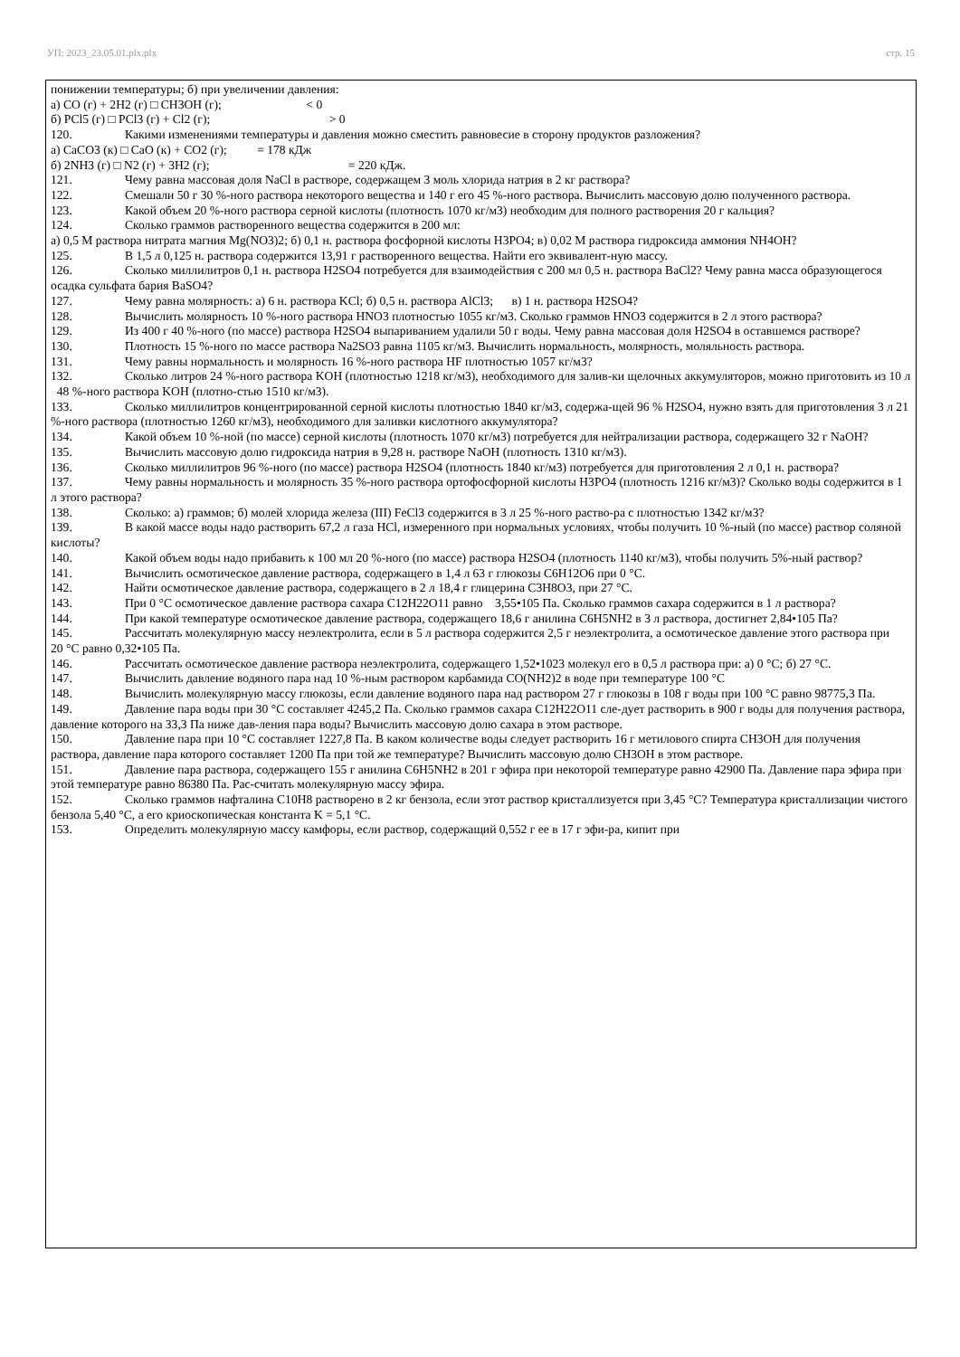УП: 2023_23.05.01.plx.plx стр. 15
понижении температуры; б) при увеличении давления:
а) CO (г) + 2H2 (г) □ CH3OH (г); < 0
б) PCl5 (г) □ PCl3 (г) + Cl2 (г); > 0
120. Какими изменениями температуры и давления можно сместить равновесие в сторону продуктов разложения?
а) CaCO3 (к) □ CaO (к) + CO2 (г); = 178 кДж
б) 2NH3 (г) □ N2 (г) + 3H2 (г); = 220 кДж.
121. Чему равна массовая доля NaCl в растворе, содержащем 3 моль хлорида натрия в 2 кг раствора?
122. Смешали 50 г 30 %-ного раствора некоторого вещества и 140 г его 45 %-ного раствора. Вычислить массовую долю полученного раствора.
123. Какой объем 20 %-ного раствора серной кислоты (плотность 1070 кг/м3) необходим для полного растворения 20 г кальция?
124. Сколько граммов растворенного вещества содержится в 200 мл:
а) 0,5 М раствора нитрата магния Mg(NO3)2; б) 0,1 н. раствора фосфорной кислоты H3PO4; в) 0,02 М раствора гидроксида аммония NH4OH?
125. В 1,5 л 0,125 н. раствора содержится 13,91 г растворенного вещества. Найти его эквивалент-ную массу.
126. Сколько миллилитров 0,1 н. раствора H2SO4 потребуется для взаимодействия с 200 мл 0,5 н. раствора BaCl2? Чему равна масса образующегося осадка сульфата бария BaSO4?
127. Чему равна молярность: а) 6 н. раствора KCl; б) 0,5 н. раствора AlCl3; в) 1 н. раствора H2SO4?
128. Вычислить молярность 10 %-ного раствора HNO3 плотностью 1055 кг/м3. Сколько граммов HNO3 содержится в 2 л этого раствора?
129. Из 400 г 40 %-ного (по массе) раствора H2SO4 выпариванием удалили 50 г воды. Чему равна массовая доля H2SO4 в оставшемся растворе?
130. Плотность 15 %-ного по массе раствора Na2SO3 равна 1105 кг/м3. Вычислить нормальность, молярность, моляльность раствора.
131. Чему равны нормальность и молярность 16 %-ного раствора HF плотностью 1057 кг/м3?
132. Сколько литров 24 %-ного раствора KOH (плотностью 1218 кг/м3), необходимого для залив-ки щелочных аккумуляторов, можно приготовить из 10 л 48 %-ного раствора KOH (плотно-стью 1510 кг/м3).
133. Сколько миллилитров концентрированной серной кислоты плотностью 1840 кг/м3, содержа-щей 96 % H2SO4, нужно взять для приготовления 3 л 21 %-ного раствора (плотностью 1260 кг/м3), необходимого для заливки кислотного аккумулятора?
134. Какой объем 10 %-ной (по массе) серной кислоты (плотность 1070 кг/м3) потребуется для нейтрализации раствора, содержащего 32 г NaOH?
135. Вычислить массовую долю гидроксида натрия в 9,28 н. растворе NaOH (плотность 1310 кг/м3).
136. Сколько миллилитров 96 %-ного (по массе) раствора H2SO4 (плотность 1840 кг/м3) потребуется для приготовления 2 л 0,1 н. раствора?
137. Чему равны нормальность и молярность 35 %-ного раствора ортофосфорной кислоты H3PO4 (плотность 1216 кг/м3)? Сколько воды содержится в 1 л этого раствора?
138. Сколько: а) граммов; б) молей хлорида железа (III) FeCl3 содержится в 3 л 25 %-ного раство-ра с плотностью 1342 кг/м3?
139. В какой массе воды надо растворить 67,2 л газа HCl, измеренного при нормальных условиях, чтобы получить 10 %-ный (по массе) раствор соляной кислоты?
140. Какой объем воды надо прибавить к 100 мл 20 %-ного (по массе) раствора H2SO4 (плотность 1140 кг/м3), чтобы получить 5%-ный раствор?
141. Вычислить осмотическое давление раствора, содержащего в 1,4 л 63 г глюкозы C6H12O6 при 0 °C.
142. Найти осмотическое давление раствора, содержащего в 2 л 18,4 г глицерина C3H8O3, при 27 °C.
143. При 0 °C осмотическое давление раствора сахара C12H22O11 равно 3,55•105 Па. Сколько граммов сахара содержится в 1 л раствора?
144. При какой температуре осмотическое давление раствора, содержащего 18,6 г анилина C6H5NH2 в 3 л раствора, достигнет 2,84•105 Па?
145. Рассчитать молекулярную массу неэлектролита, если в 5 л раствора содержится 2,5 г неэлектролита, а осмотическое давление этого раствора при 20 °C равно 0,32•105 Па.
146. Рассчитать осмотическое давление раствора неэлектролита, содержащего 1,52•1023 молекул его в 0,5 л раствора при: а) 0 °C; б) 27 °C.
147. Вычислить давление водяного пара над 10 %-ным раствором карбамида CO(NH2)2 в воде при температуре 100 °C
148. Вычислить молекулярную массу глюкозы, если давление водяного пара над раствором 27 г глюкозы в 108 г воды при 100 °C равно 98775,3 Па.
149. Давление пара воды при 30 °C составляет 4245,2 Па. Сколько граммов сахара C12H22O11 сле-дует растворить в 900 г воды для получения раствора, давление которого на 33,3 Па ниже дав-ления пара воды? Вычислить массовую долю сахара в этом растворе.
150. Давление пара при 10 °C составляет 1227,8 Па. В каком количестве воды следует растворить 16 г метилового спирта CH3OH для получения раствора, давление пара которого составляет 1200 Па при той же температуре? Вычислить массовую долю CH3OH в этом растворе.
151. Давление пара раствора, содержащего 155 г анилина C6H5NH2 в 201 г эфира при некоторой температуре равно 42900 Па. Давление пара эфира при этой температуре равно 86380 Па. Рас-считать молекулярную массу эфира.
152. Сколько граммов нафталина C10H8 растворено в 2 кг бензола, если этот раствор кристаллизуется при 3,45 °C? Температура кристаллизации чистого бензола 5,40 °C, а его криоскопическая константа K = 5,1 °C.
153. Определить молекулярную массу камфоры, если раствор, содержащий 0,552 г ее в 17 г эфи-ра, кипит при